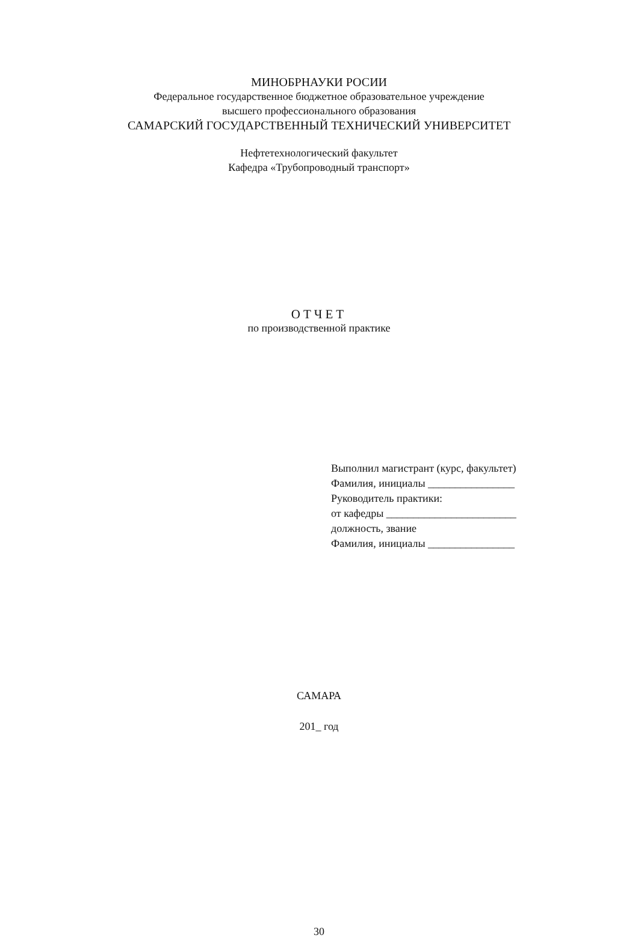МИНОБРНАУКИ РОСИИ
Федеральное государственное бюджетное образовательное учреждение
высшего профессионального образования
САМАРСКИЙ ГОСУДАРСТВЕННЫЙ ТЕХНИЧЕСКИЙ УНИВЕРСИТЕТ
Нефтетехнологический факультет
Кафедра «Трубопроводный транспорт»
ОТЧЕТ
по производственной практике
Выполнил магистрант (курс, факультет)
Фамилия, инициалы ________________
Руководитель практики:
от кафедры ________________________
должность, звание
Фамилия, инициалы ________________
САМАРА
201_ год
30